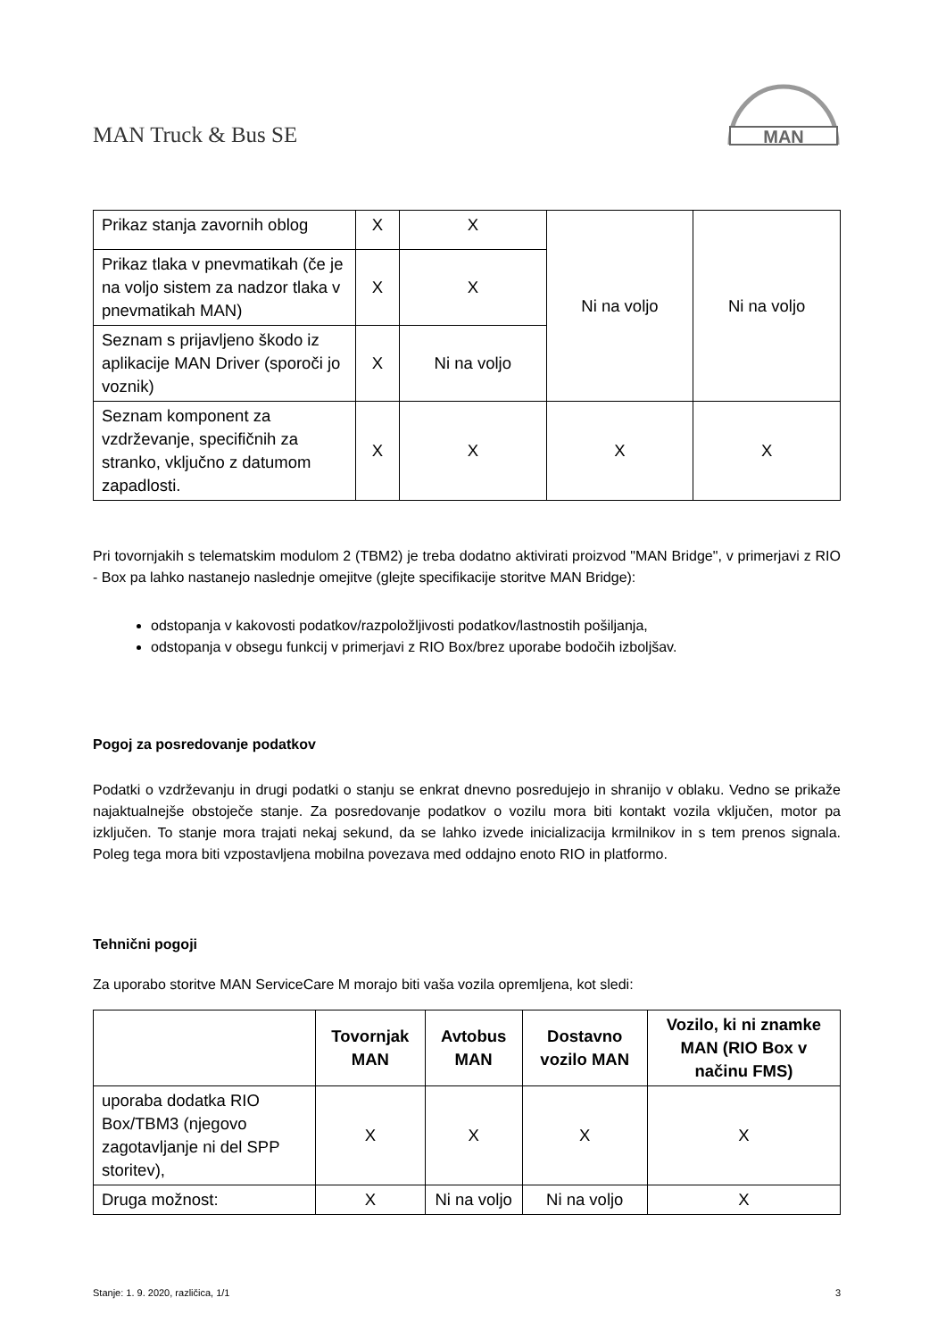MAN Truck & Bus SE
MAN
| Prikaz stanja zavornih oblog | X | X | Ni na voljo | Ni na voljo |
| Prikaz tlaka v pnevmatikah (če je na voljo sistem za nadzor tlaka v pnevmatikah MAN) | X | X | | |
| Seznam s prijavljeno škodo iz aplikacije MAN Driver (sporoči jo voznik) | X | Ni na voljo | | |
| Seznam komponent za vzdrževanje, specifičnih za stranko, vključno z datumom zapadlosti. | X | X | X | X |
Pri tovornjakih s telematskim modulom 2 (TBM2) je treba dodatno aktivirati proizvod "MAN Bridge", v primerjavi z RIO - Box pa lahko nastanejo naslednje omejitve (glejte specifikacije storitve MAN Bridge):
odstopanja v kakovosti podatkov/razpoložljivosti podatkov/lastnostih pošiljanja,
odstopanja v obsegu funkcij v primerjavi z RIO Box/brez uporabe bodočih izboljšav.
Pogoj za posredovanje podatkov
Podatki o vzdrževanju in drugi podatki o stanju se enkrat dnevno posredujejo in shranijo v oblaku. Vedno se prikaže najaktualnejše obstoječe stanje. Za posredovanje podatkov o vozilu mora biti kontakt vozila vključen, motor pa izključen. To stanje mora trajati nekaj sekund, da se lahko izvede inicializacija krmilnikov in s tem prenos signala. Poleg tega mora biti vzpostavljena mobilna povezava med oddajno enoto RIO in platformo.
Tehnični pogoji
Za uporabo storitve MAN ServiceCare M morajo biti vaša vozila opremljena, kot sledi:
| | Tovornjak MAN | Avtobus MAN | Dostavno vozilo MAN | Vozilo, ki ni znamke MAN (RIO Box v načinu FMS) |
| --- | --- | --- | --- | --- |
| uporaba dodatka RIO Box/TBM3 (njegovo zagotavljanje ni del SPP storitev), | X | X | X | X |
| Druga možnost: | X | Ni na voljo | Ni na voljo | X |
Stanje: 1. 9. 2020, različica, 1/1 3